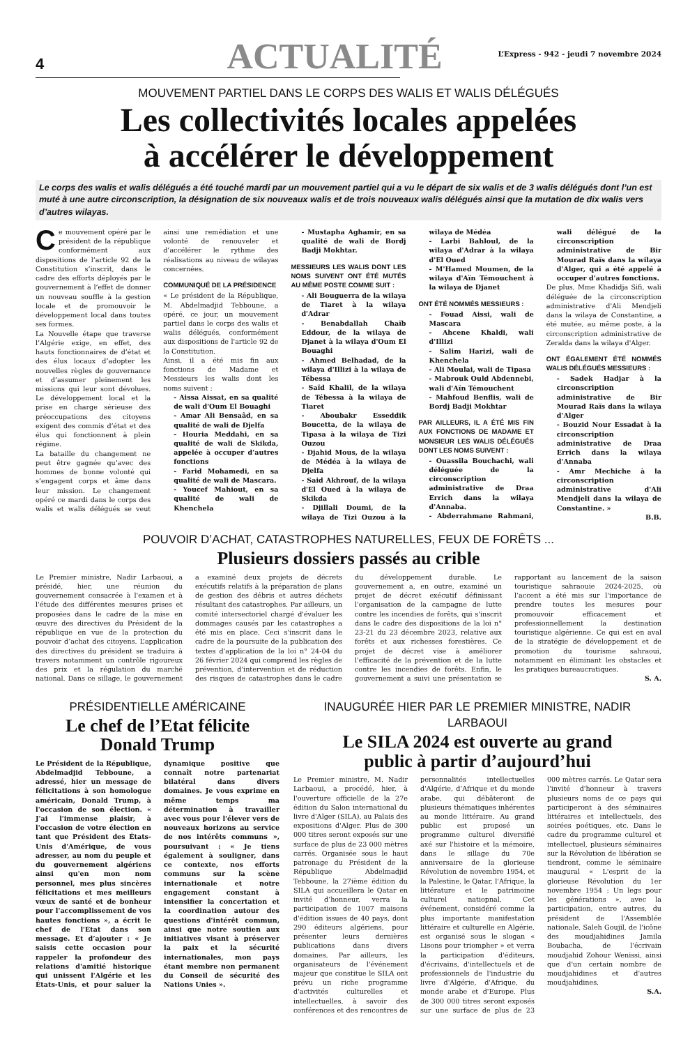4
ACTUALITÉ
L’Express - 942 - jeudi 7 novembre 2024
MOUVEMENT PARTIEL DANS LE CORPS DES WALIS ET WALIS DÉLÉGUÉS
Les collectivités locales appelées
à accélérer le développement
Le corps des walis et walis délégués a été touché mardi par un mouvement partiel qui a vu le départ de six walis et de 3 walis délégués dont l’un est muté à une autre circonscription, la désignation de six nouveaux walis et de trois nouveaux walis délégués ainsi que la mutation de dix walis vers d’autres wilayas.
Ce mouvement opéré par le président de la république conformément aux dispositions de l’article 92 de la Constitution s’inscrit, dans le cadre des efforts déployés par le gouvernement à l’effet de donner un nouveau souffle à la gestion locale et de promouvoir le développement local dans toutes ses formes.
La Nouvelle étape que traverse l’Algérie exige, en effet, des hauts fonctionnaires de d’état et des élus locaux d’adopter les nouvelles règles de gouvernance et d’assumer pleinement les missions qui leur sont dévolues. Le développement local et la prise en charge sérieuse des préoccupations des citoyens exigent des commis d’état et des élus qui fonctionnent à plein régime.
La bataille du changement ne peut être gagnée qu’avec des hommes de bonne volonté qui s’engagent corps et âme dans leur mission. Le changement opéré ce mardi dans le corps des walis et walis délégués se veut ainsi une remédiation et une volonté de renouveler et d’accélérer le rythme des réalisations au niveau de wilayas concernées.
COMMUNIQUÉ DE LA PRÉSIDENCE
« Le président de la République, M. Abdelmadjid Tebboune, a opéré, ce jour, un mouvement partiel dans le corps des walis et walis délégués, conformément aux dispositions de l'article 92 de la Constitution.
Ainsi, il a été mis fin aux fonctions de Madame et Messieurs les walis dont les noms suivent :
- Aissa Aissat, en sa qualité de wali d'Oum El Bouaghi
- Amar Ali Bensaâd, en sa qualité de wali de Djelfa
- Houria Meddahi, en sa qualité de wali de Skikda, appelée à occuper d'autres fonctions
- Farid Mohamedi, en sa qualité de wali de Mascara.
- Youcef Mahiout, en sa qualité de wali de Khenchela
- Mustapha Aghamir, en sa qualité de wali de Bordj Badji Mokhtar.
MESSIEURS LES WALIS DONT LES NOMS SUIVENT ONT ÉTÉ MUTÉS AU MÊME POSTE COMME SUIT :
- Ali Bouguerra de la wilaya de Tiaret à la wilaya d'Adrar
- Benabdallah Chaïb Eddour, de la wilaya de Djanet à la wilaya d'Oum El Bouaghi
- Ahmed Belhadad, de la wilaya d'Illizi à la wilaya de Tébessa
- Saïd Khalil, de la wilaya de Tébessa à la wilaya de Tiaret
- Aboubakr Esseddik Boucetta, de la wilaya de Tipasa à la wilaya de Tizi Ouzou
- Djahid Mous, de la wilaya de Médéa à la wilaya de Djelfa
- Said Akhrouf, de la wilaya d'El Oued à la wilaya de Skikda
- Djillali Doumi, de la wilaya de Tizi Ouzou à la wilaya de Médéa
- Larbi Bahloul, de la wilaya d'Adrar à la wilaya d'El Oued
- M'Hamed Moumen, de la wilaya d'Aïn Témouchent à la wilaya de Djanet
ONT ÉTÉ NOMMÉS MESSIEURS :
- Fouad Aissi, wali de Mascara
- Ahcene Khaldi, wali d'Illizi
- Salim Harizi, wali de Khenchela
- Ali Moulai, wali de Tipasa
- Mabrouk Ould Abdennebi, wali d'Aïn Témouchent
- Mahfoud Benflis, wali de Bordj Badji Mokhtar
PAR AILLEURS, IL A ÉTÉ MIS FIN AUX FONCTIONS DE MADAME ET MONSIEUR LES WALIS DÉLÉGUÉS DONT LES NOMS SUIVENT :
- Ouassila Bouchachi, wali déléguée de la circonscription administrative de Draa Errich dans la wilaya d'Annaba.
- Abderrahmane Rahmani, wali délégué de la circonscription administrative de Bir Mourad Raïs dans la wilaya d'Alger, qui a été appelé à occuper d'autres fonctions.
De plus, Mme Khadidja Sifi, wali déléguée de la circonscription administrative d'Ali Mendjeli dans la wilaya de Constantine, a été mutée, au même poste, à la circonscription administrative de Zeralda dans la wilaya d'Alger.
ONT ÉGALEMENT ÉTÉ NOMMÉS WALIS DÉLÉGUÉS MESSIEURS :
- Sadek Hadjar à la circonscription administrative de Bir Mourad Raïs dans la wilaya d'Alger
- Bouzid Nour Essadat à la circonscription administrative de Draa Errich dans la wilaya d'Annaba
- Amr Mechiche à la circonscription administrative d'Ali Mendjeli dans la wilaya de Constantine. »
B.B.
POUVOIR D’ACHAT, CATASTROPHES NATURELLES, FEUX DE FORÊTS ...
Plusieurs dossiers passés au crible
Le Premier ministre, Nadir Larbaoui, a présidé, hier, une réunion du gouvernement consacrée à l'examen et à l'étude des différentes mesures prises et proposées dans le cadre de la mise en œuvre des directives du Président de la république en vue de la protection du pouvoir d’achat des citoyens. L’application des directives du président se traduira à travers notamment un contrôle rigoureux des prix et la régulation du marché national. Dans ce sillage, le gouvernement a examiné deux projets de décrets exécutifs relatifs à la préparation de plans de gestion des débris et autres déchets résultant des catastrophes. Par ailleurs, un comité intersectoriel chargé d'évaluer les dommages causés par les catastrophes a été mis en place. Ceci s'inscrit dans le cadre de la poursuite de la publication des textes d'application de la loi n° 24-04 du 26 février 2024 qui comprend les règles de prévention, d'intervention et de réduction des risques de catastrophes dans le cadre du développement durable. Le gouvernement a, en outre, examiné un projet de décret exécutif définissant l'organisation de la campagne de lutte contre les incendies de forêts, qui s'inscrit dans le cadre des dispositions de la loi n° 23-21 du 23 décembre 2023, relative aux forêts et aux richesses forestières. Ce projet de décret vise à améliorer l'efficacité de la prévention et de la lutte contre les incendies de forêts. Enfin, le gouvernement a suivi une présentation se rapportant au lancement de la saison touristique sahraouie 2024-2025, où l’accent a été mis sur l'importance de prendre toutes les mesures pour promouvoir efficacement et professionnellement la destination touristique algérienne. Ce qui est en aval de la stratégie de développement et de promotion du tourisme sahraoui, notamment en éliminant les obstacles et les pratiques bureaucratiques.
S. A.
PRÉSIDENTIELLE AMÉRICAINE
Le chef de l’Etat félicite
Donald Trump
Le Président de la République, Abdelmadjid Tebboune, a adressé, hier un message de félicitations à son homologue américain, Donald Trump, à l'occasion de son élection. « J'ai l'immense plaisir, à l'occasion de votre élection en tant que Président des États-Unis d'Amérique, de vous adresser, au nom du peuple et du gouvernement algériens ainsi qu'en mon nom personnel, mes plus sincères félicitations et mes meilleurs vœux de santé et de bonheur pour l'accomplissement de vos hautes fonctions », a écrit le chef de l'Etat dans son message. Et d’ajouter : « Je saisis cette occasion pour rappeler la profondeur des relations d'amitié historique qui unissent l'Algérie et les États-Unis, et pour saluer la dynamique positive que connaît notre partenariat bilatéral dans divers domaines. Je vous exprime en même temps ma détermination à travailler avec vous pour l'élever vers de nouveaux horizons au service de nos intérêts communs », poursuivant : « Je tiens également à souligner, dans ce contexte, nos efforts communs sur la scène internationale et notre engagement constant à intensifier la concertation et la coordination autour des questions d'intérêt commun, ainsi que notre soutien aux initiatives visant à préserver la paix et la sécurité internationales, mon pays étant membre non permanent du Conseil de sécurité des Nations Unies ».
INAUGURÉE HIER PAR LE PREMIER MINISTRE, NADIR LARBAOUI
Le SILA 2024 est ouverte au grand
public à partir d’aujourd’hui
Le Premier ministre, M. Nadir Larbaoui, a procédé, hier, à l'ouverture officielle de la 27e édition du Salon international du livre d'Alger (SILA), au Palais des expositions d'Alger. Plus de 300 000 titres seront exposés sur une surface de plus de 23 000 mètres carrés. Organisée sous le haut patronage du Président de la République Abdelmadjid Tebboune, la 27ième édition du SILA qui accueillera le Qatar en invité d’honneur, verra la participation de 1007 maisons d'édition issues de 40 pays, dont 290 éditeurs algériens, pour présenter leurs dernières publications dans divers domaines. Par ailleurs, les organisateurs de l'événement majeur que constitue le SILA ont prévu un riche programme d'activités culturelles et intellectuelles, à savoir des conférences et des rencontres de personnalités intellectuelles d'Algérie, d'Afrique et du monde arabe, qui débâteront de plusieurs thématiques inhérentes au monde littéraire. Au grand public est proposé un programme culturel diversifié axé sur l'histoire et la mémoire, dans le sillage du 70e anniversaire de la glorieuse Révolution de novembre 1954, et la Palestine, le Qatar, l'Afrique, la littérature et le patrimoine culturel natiopnal. Cet événement, considéré comme la plus importante manifestation littéraire et culturelle en Algérie, est organisé sous le slogan « Lisons pour triompher » et verra la participation d'éditeurs, d'écrivains, d'intellectuels et de professionnels de l'industrie du livre d'Algérie, d'Afrique, du monde arabe et d'Europe. Plus de 300 000 titres seront exposés sur une surface de plus de 23 000 mètres carrés. Le Qatar sera l'invité d'honneur à travers plusieurs noms de ce pays qui participeront à des séminaires littéraires et intellectuels, des soirées poétiques, etc. Dans le cadre du programme culturel et intellectuel, plusieurs séminaires sur la Révolution de libération se tiendront, comme le séminaire inaugural « L'esprit de la glorieuse Révolution du 1er novembre 1954 : Un legs pour les générations », avec la participation, entre autres, du président de l'Assemblée nationale, Saleh Goujil, de l'icône des moudjahidines Jamila Boubacha, de l'écrivain moudjahid Zohour Wenissi, ainsi que d'un certain nombre de moudjahidines et d'autres moudjahidines.
S.A.